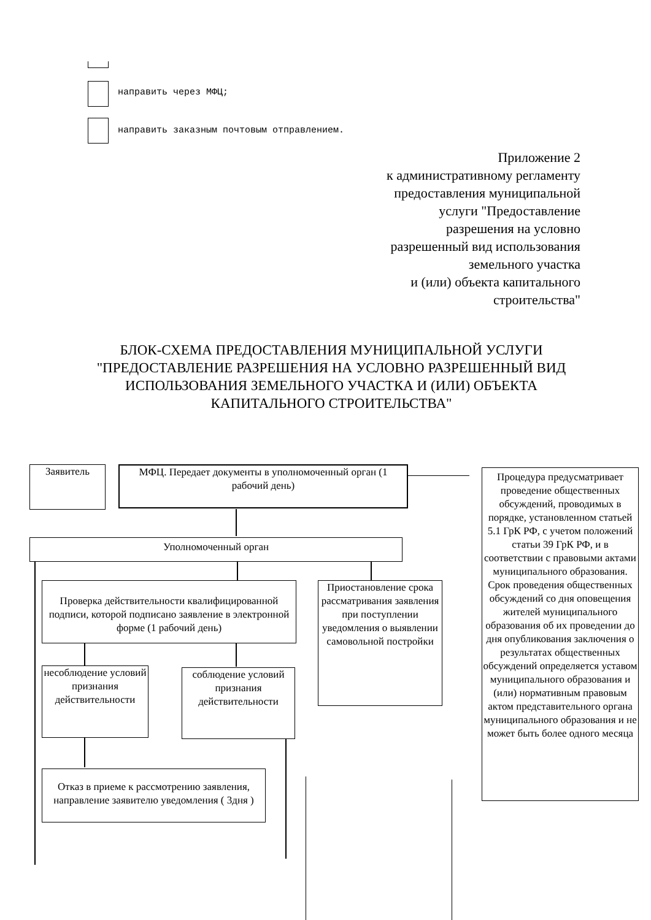направить через МФЦ;
направить заказным почтовым отправлением.
Приложение 2
к административному регламенту
предоставления муниципальной
услуги "Предоставление
разрешения на условно
разрешенный вид использования
земельного участка
и (или) объекта капитального
строительства"
БЛОК-СХЕМА ПРЕДОСТАВЛЕНИЯ МУНИЦИПАЛЬНОЙ УСЛУГИ "ПРЕДОСТАВЛЕНИЕ РАЗРЕШЕНИЯ НА УСЛОВНО РАЗРЕШЕННЫЙ ВИД ИСПОЛЬЗОВАНИЯ ЗЕМЕЛЬНОГО УЧАСТКА И (ИЛИ) ОБЪЕКТА КАПИТАЛЬНОГО СТРОИТЕЛЬСТВА"
Заявитель
МФЦ. Передает документы в уполномоченный орган (1 рабочий день)
Процедура предусматривает проведение общественных обсуждений, проводимых в порядке, установленном статьей 5.1 ГрК РФ, с учетом положений статьи 39 ГрК РФ, и в соответствии с правовыми актами муниципального образования. Срок проведения общественных обсуждений со дня оповещения жителей муниципального образования об их проведении до дня опубликования заключения о результатах общественных обсуждений определяется уставом муниципального образования и (или) нормативным правовым актом представительного органа муниципального образования и не может быть более одного месяца
Уполномоченный орган
Проверка действительности квалифицированной подписи, которой подписано заявление в электронной форме (1 рабочий день)
Приостановление срока рассматривания заявления при поступлении уведомления о выявлении самовольной постройки
несоблюдение условий признания действительности
соблюдение условий признания действительности
Отказ в приеме к рассмотрению заявления, направление заявителю уведомления ( 3дня )